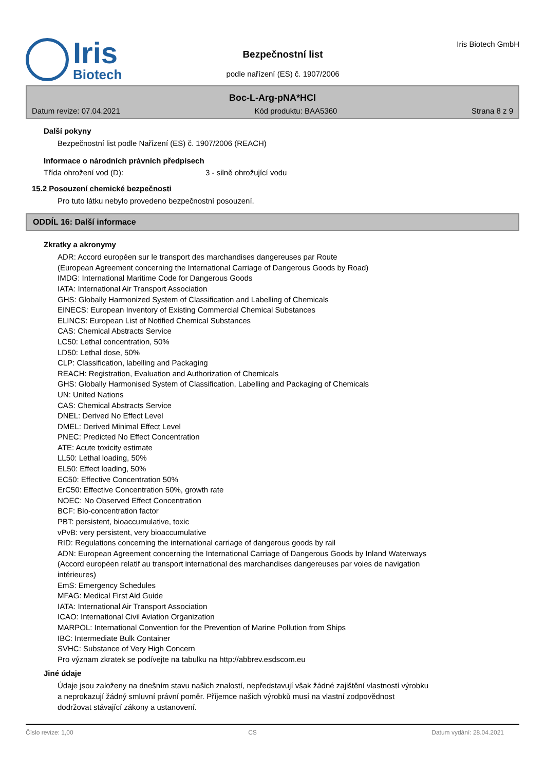Iris
Biotech
Bezpečnostní list
podle nařízení (ES) č. 1907/2006
Iris Biotech GmbH
Boc-L-Arg-pNA*HCl
Datum revize: 07.04.2021 Kód produktu: BAA5360 Strana 8 z 9
Další pokyny
Bezpečnostní list podle Nařízení (ES) č. 1907/2006 (REACH)
Informace o národních právních předpisech
Třída ohrožení vod (D): 3 - silně ohrožující vodu
15.2 Posouzení chemické bezpečnosti
Pro tuto látku nebylo provedeno bezpečnostní posouzení.
ODDÍL 16: Další informace
Zkratky a akronymy
ADR: Accord européen sur le transport des marchandises dangereuses par Route
(European Agreement concerning the International Carriage of Dangerous Goods by Road)
IMDG: International Maritime Code for Dangerous Goods
IATA: International Air Transport Association
GHS: Globally Harmonized System of Classification and Labelling of Chemicals
EINECS: European Inventory of Existing Commercial Chemical Substances
ELINCS: European List of Notified Chemical Substances
CAS: Chemical Abstracts Service
LC50: Lethal concentration, 50%
LD50: Lethal dose, 50%
CLP: Classification, labelling and Packaging
REACH: Registration, Evaluation and Authorization of Chemicals
GHS: Globally Harmonised System of Classification, Labelling and Packaging of Chemicals
UN: United Nations
CAS: Chemical Abstracts Service
DNEL: Derived No Effect Level
DMEL: Derived Minimal Effect Level
PNEC: Predicted No Effect Concentration
ATE: Acute toxicity estimate
LL50: Lethal loading, 50%
EL50: Effect loading, 50%
EC50: Effective Concentration 50%
ErC50: Effective Concentration 50%, growth rate
NOEC: No Observed Effect Concentration
BCF: Bio-concentration factor
PBT: persistent, bioaccumulative, toxic
vPvB: very persistent, very bioaccumulative
RID: Regulations concerning the international carriage of dangerous goods by rail
ADN: European Agreement concerning the International Carriage of Dangerous Goods by Inland Waterways
(Accord européen relatif au transport international des marchandises dangereuses par voies de navigation
intérieures)
EmS: Emergency Schedules
MFAG: Medical First Aid Guide
IATA: International Air Transport Association
ICAO: International Civil Aviation Organization
MARPOL: International Convention for the Prevention of Marine Pollution from Ships
IBC: Intermediate Bulk Container
SVHC: Substance of Very High Concern
Pro význam zkratek se podívejte na tabulku na http://abbrev.esdscom.eu
Jiné údaje
Údaje jsou založeny na dnešním stavu našich znalostí, nepředstavují však žádné zajištění vlastností výrobku
a neprokazují žádný smluvní právní poměr. Příjemce našich výrobků musí na vlastní zodpovědnost
dodržovat stávající zákony a ustanovení.
Číslo revize: 1,00 CS Datum vydání: 28.04.2021